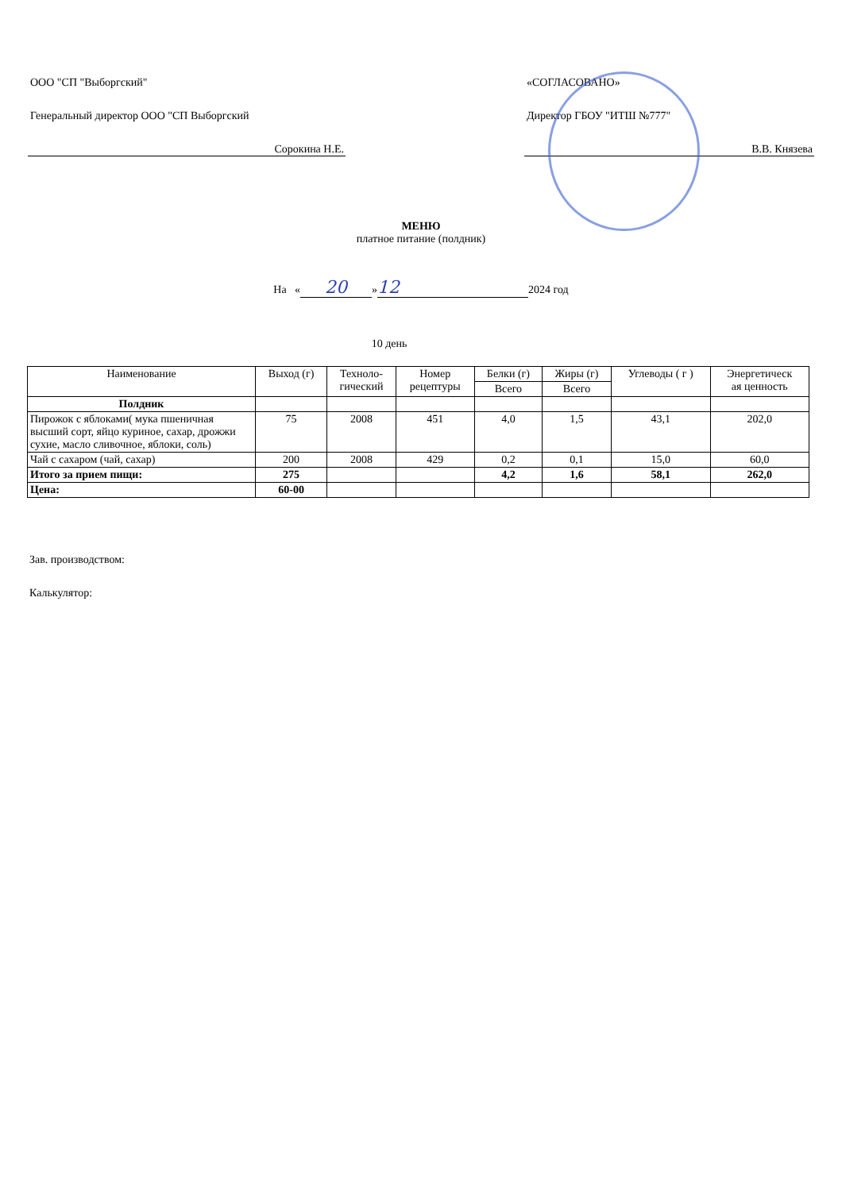ООО "СП "Выборгский"
Генеральный директор ООО "СП Выборгский
Сорокина Н.Е.
«СОГЛАСОВАНО»
Директор ГБОУ "ИТШ №777"
В.В. Князева
МЕНЮ
платное питание (полдник)
На « 20 » 12 2024 год
10 день
| Наименование | Выход (г) | Техноло- гический | Номер рецептуры | Белки (г) | Жиры (г) | Углеводы ( г ) | Энергетическ ая ценность |
| --- | --- | --- | --- | --- | --- | --- | --- |
| | | | | Всего | Всего | | |
| Полдник | | | | | | | |
| Пирожок с яблоками( мука пшеничная высший сорт, яйцо куриное, сахар, дрожжи сухие, масло сливочное, яблоки, соль) | 75 | 2008 | 451 | 4,0 | 1,5 | 43,1 | 202,0 |
| Чай с сахаром (чай, сахар) | 200 | 2008 | 429 | 0,2 | 0,1 | 15,0 | 60,0 |
| Итого за прием пищи: | 275 | | | 4,2 | 1,6 | 58,1 | 262,0 |
| Цена: | 60-00 | | | | | | |
Зав. производством:
Калькулятор: